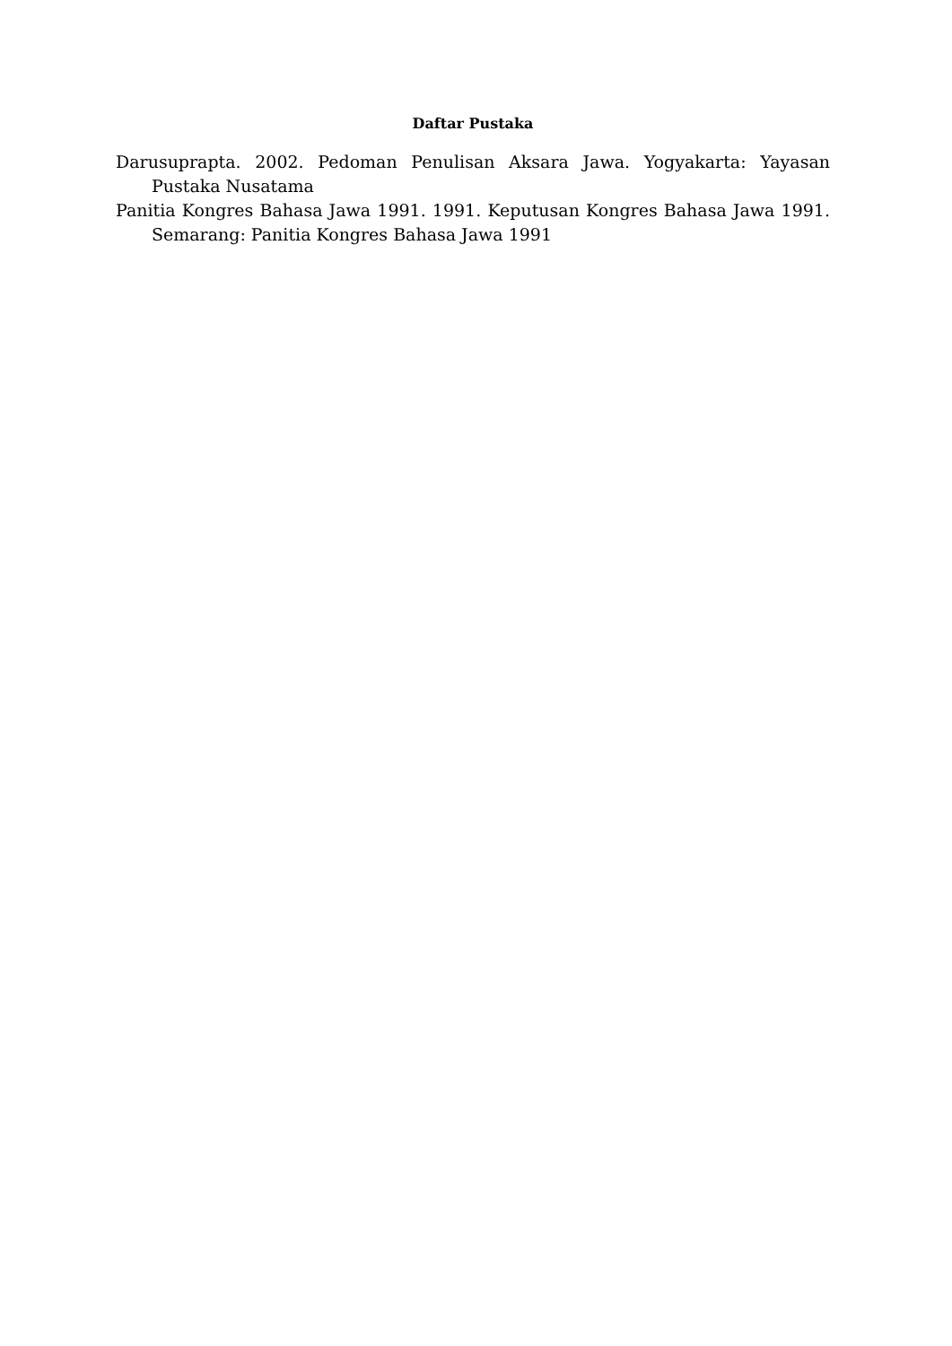Daftar Pustaka
Darusuprapta. 2002. Pedoman Penulisan Aksara Jawa. Yogyakarta: Yayasan Pustaka Nusatama
Panitia Kongres Bahasa Jawa 1991. 1991. Keputusan Kongres Bahasa Jawa 1991. Semarang: Panitia Kongres Bahasa Jawa 1991